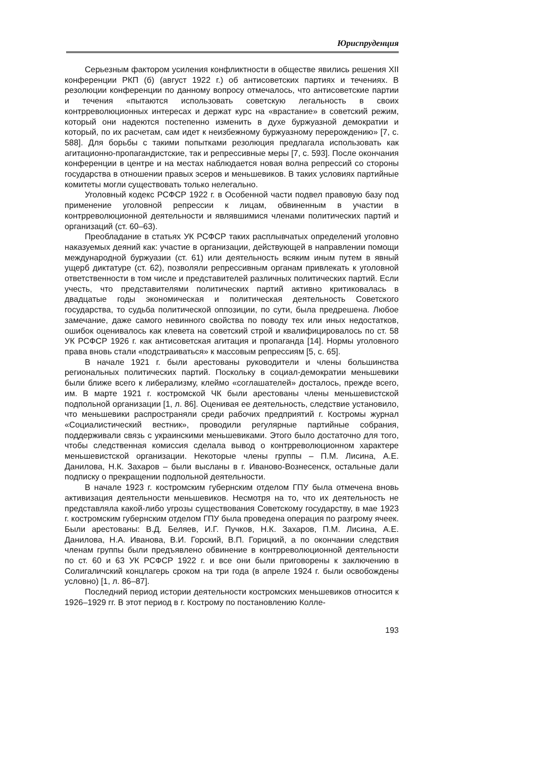Юриспруденция
Серьезным фактором усиления конфликтности в обществе явились решения XII конференции РКП (б) (август 1922 г.) об антисоветских партиях и течениях. В резолюции конференции по данному вопросу отмечалось, что антисоветские партии и течения «пытаются использовать советскую легальность в своих контрреволюционных интересах и держат курс на «врастание» в советский режим, который они надеются постепенно изменить в духе буржуазной демократии и который, по их расчетам, сам идет к неизбежному буржуазному перерождению» [7, с. 588]. Для борьбы с такими попытками резолюция предлагала использовать как агитационно-пропагандистские, так и репрессивные меры [7, с. 593]. После окончания конференции в центре и на местах наблюдается новая волна репрессий со стороны государства в отношении правых эсеров и меньшевиков. В таких условиях партийные комитеты могли существовать только нелегально.
Уголовный кодекс РСФСР 1922 г. в Особенной части подвел правовую базу под применение уголовной репрессии к лицам, обвиненным в участии в контрреволюционной деятельности и являвшимися членами политических партий и организаций (ст. 60–63).
Преобладание в статьях УК РСФСР таких расплывчатых определений уголовно наказуемых деяний как: участие в организации, действующей в направлении помощи международной буржуазии (ст. 61) или деятельность всяким иным путем в явный ущерб диктатуре (ст. 62), позволяли репрессивным органам привлекать к уголовной ответственности в том числе и представителей различных политических партий. Если учесть, что представителями политических партий активно критиковалась в двадцатые годы экономическая и политическая деятельность Советского государства, то судьба политической оппозиции, по сути, была предрешена. Любое замечание, даже самого невинного свойства по поводу тех или иных недостатков, ошибок оценивалось как клевета на советский строй и квалифицировалось по ст. 58 УК РСФСР 1926 г. как антисоветская агитация и пропаганда [14]. Нормы уголовного права вновь стали «подстраиваться» к массовым репрессиям [5, с. 65].
В начале 1921 г. были арестованы руководители и члены большинства региональных политических партий. Поскольку в социал-демократии меньшевики были ближе всего к либерализму, клеймо «соглашателей» досталось, прежде всего, им. В марте 1921 г. костромской ЧК были арестованы члены меньшевистской подпольной организации [1, л. 86]. Оценивая ее деятельность, следствие установило, что меньшевики распространяли среди рабочих предприятий г. Костромы журнал «Социалистический вестник», проводили регулярные партийные собрания, поддерживали связь с украинскими меньшевиками. Этого было достаточно для того, чтобы следственная комиссия сделала вывод о контрреволюционном характере меньшевистской организации. Некоторые члены группы – П.М. Лисина, А.Е. Данилова, Н.К. Захаров – были высланы в г. Иваново-Вознесенск, остальные дали подписку о прекращении подпольной деятельности.
В начале 1923 г. костромским губернским отделом ГПУ была отмечена вновь активизация деятельности меньшевиков. Несмотря на то, что их деятельность не представляла какой-либо угрозы существования Советскому государству, в мае 1923 г. костромским губернским отделом ГПУ была проведена операция по разгрому ячеек. Были арестованы: В.Д. Беляев, И.Г. Пучков, Н.К. Захаров, П.М. Лисина, А.Е. Данилова, Н.А. Иванова, В.И. Горский, В.П. Горицкий, а по окончании следствия членам группы были предъявлено обвинение в контрреволюционной деятельности по ст. 60 и 63 УК РСФСР 1922 г. и все они были приговорены к заключению в Солигаличский концлагерь сроком на три года (в апреле 1924 г. были освобождены условно) [1, л. 86–87].
Последний период истории деятельности костромских меньшевиков относится к 1926–1929 гг. В этот период в г. Кострому по постановлению Колле-
193